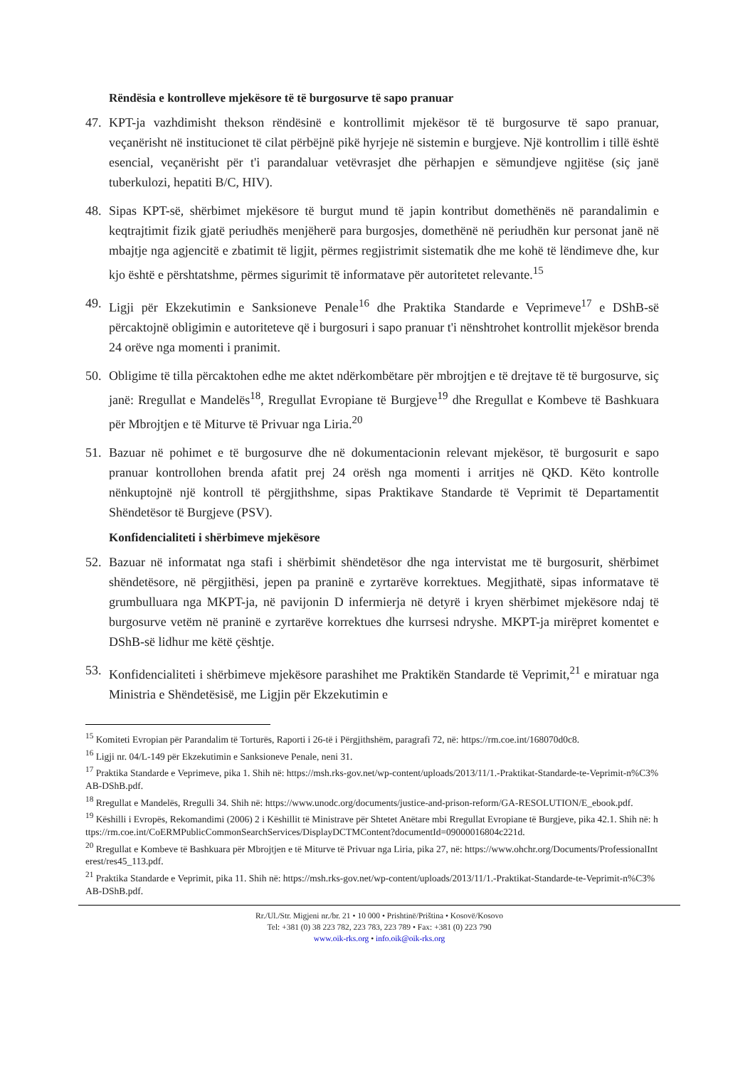Rëndësia e kontrolleve mjekësore të të burgosurve të sapo pranuar
47. KPT-ja vazhdimisht thekson rëndësinë e kontrollimit mjekësor të të burgosurve të sapo pranuar, veçanërisht në institucionet të cilat përbëjnë pikë hyrjeje në sistemin e burgjeve. Një kontrollim i tillë është esencial, veçanërisht për t'i parandaluar vetëvrasjet dhe përhapjen e sëmundjeve ngjitëse (siç janë tuberkulozi, hepatiti B/C, HIV).
48. Sipas KPT-së, shërbimet mjekësore të burgut mund të japin kontribut domethënës në parandalimin e keqtrajtimit fizik gjatë periudhës menjëherë para burgosjes, domethënë në periudhën kur personat janë në mbajtje nga agjencitë e zbatimit të ligjit, përmes regjistrimit sistematik dhe me kohë të lëndimeve dhe, kur kjo është e përshtatshme, përmes sigurimit të informatave për autoritetet relevante.<sup>15</sup>
49. Ligji për Ekzekutimin e Sanksioneve Penale<sup>16</sup> dhe Praktika Standarde e Veprimeve<sup>17</sup> e DShB-së përcaktojnë obligimin e autoriteteve që i burgosuri i sapo pranuar t'i nënshtrohet kontrollit mjekësor brenda 24 orëve nga momenti i pranimit.
50. Obligime të tilla përcaktohen edhe me aktet ndërkombëtare për mbrojtjen e të drejtave të të burgosurve, siç janë: Rregullat e Mandelës<sup>18</sup>, Rregullat Evropiane të Burgjeve<sup>19</sup> dhe Rregullat e Kombeve të Bashkuara për Mbrojtjen e të Miturve të Privuar nga Liria.<sup>20</sup>
51. Bazuar në pohimet e të burgosurve dhe në dokumentacionin relevant mjekësor, të burgosurit e sapo pranuar kontrollohen brenda afatit prej 24 orësh nga momenti i arritjes në QKD. Këto kontrolle nënkuptojnë një kontroll të përgjithshme, sipas Praktikave Standarde të Veprimit të Departamentit Shëndetësor të Burgjeve (PSV).
Konfidencialiteti i shërbimeve mjekësore
52. Bazuar në informatat nga stafi i shërbimit shëndetësor dhe nga intervistat me të burgosurit, shërbimet shëndetësore, në përgjithësi, jepen pa praninë e zyrtarëve korrektues. Megjithatë, sipas informatave të grumbulluara nga MKPT-ja, në pavijonin D infermierja në detyrë i kryen shërbimet mjekësore ndaj të burgosurve vetëm në praninë e zyrtarëve korrektues dhe kurrsesi ndryshe. MKPT-ja mirëpret komentet e DShB-së lidhur me këtë çështje.
53. Konfidencialiteti i shërbimeve mjekësore parashihet me Praktikën Standarde të Veprimit,<sup>21</sup> e miratuar nga Ministria e Shëndetësisë, me Ligjin për Ekzekutimin e
<sup>15</sup> Komiteti Evropian për Parandalim të Torturës, Raporti i 26-të i Përgjithshëm, paragrafi 72, në: https://rm.coe.int/168070d0c8.
<sup>16</sup> Ligji nr. 04/L-149 për Ekzekutimin e Sanksioneve Penale, neni 31.
<sup>17</sup> Praktika Standarde e Veprimeve, pika 1. Shih në: https://msh.rks-gov.net/wp-content/uploads/2013/11/1.-Praktikat-Standarde-te-Veprimit-n%C3%AB-DShB.pdf.
<sup>18</sup> Rregullat e Mandelës, Rregulli 34. Shih në: https://www.unodc.org/documents/justice-and-prison-reform/GA-RESOLUTION/E_ebook.pdf.
<sup>19</sup> Këshilli i Evropës, Rekomandimi (2006) 2 i Këshillit të Ministrave për Shtetet Anëtare mbi Rregullat Evropiane të Burgjeve, pika 42.1. Shih në: https://rm.coe.int/CoERMPublicCommonSearchServices/DisplayDCTMContent?documentId=09000016804c221d.
<sup>20</sup> Rregullat e Kombeve të Bashkuara për Mbrojtjen e të Miturve të Privuar nga Liria, pika 27, në: https://www.ohchr.org/Documents/ProfessionalInterest/res45_113.pdf.
<sup>21</sup> Praktika Standarde e Veprimit, pika 11. Shih në: https://msh.rks-gov.net/wp-content/uploads/2013/11/1.-Praktikat-Standarde-te-Veprimit-n%C3%AB-DShB.pdf.
Rr./Ul./Str. Migjeni nr./br. 21 • 10 000 • Prishtinë/Priština • Kosovë/Kosovo
Tel: +381 (0) 38 223 782, 223 783, 223 789 • Fax: +381 (0) 223 790
www.oik-rks.org • info.oik@oik-rks.org